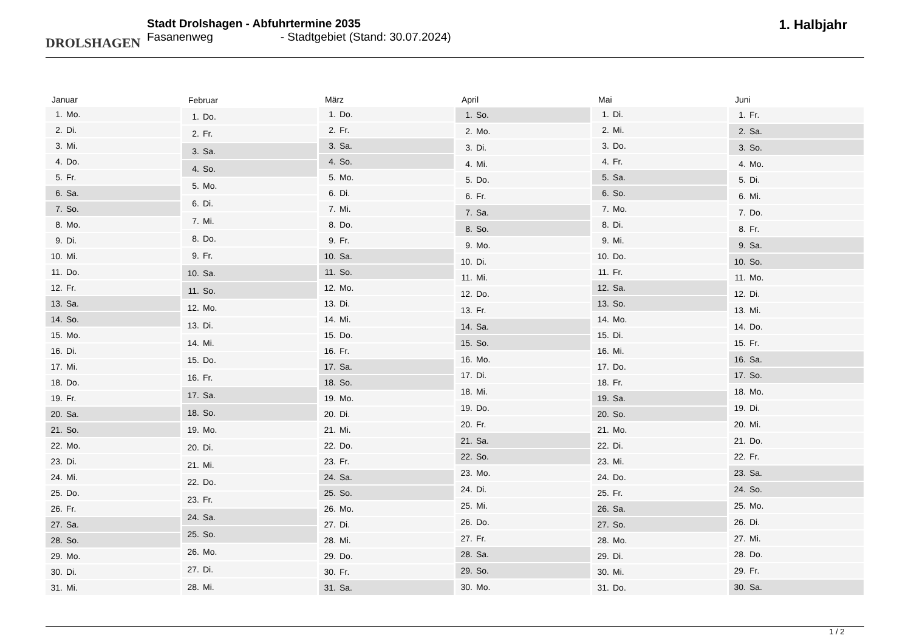DROLSHAGEN
Stadt Drolshagen - Abfuhrtermine 2035
Fasanenweg - Stadtgebiet (Stand: 30.07.2024)
1. Halbjahr
| Januar | |
| --- | --- |
| 1. | Mo. |
| 2. | Di. |
| 3. | Mi. |
| 4. | Do. |
| 5. | Fr. |
| 6. | Sa. |
| 7. | So. |
| 8. | Mo. |
| 9. | Di. |
| 10. | Mi. |
| 11. | Do. |
| 12. | Fr. |
| 13. | Sa. |
| 14. | So. |
| 15. | Mo. |
| 16. | Di. |
| 17. | Mi. |
| 18. | Do. |
| 19. | Fr. |
| 20. | Sa. |
| 21. | So. |
| 22. | Mo. |
| 23. | Di. |
| 24. | Mi. |
| 25. | Do. |
| 26. | Fr. |
| 27. | Sa. |
| 28. | So. |
| 29. | Mo. |
| 30. | Di. |
| 31. | Mi. |
| Februar | |
| --- | --- |
| 1. | Do. |
| 2. | Fr. |
| 3. | Sa. |
| 4. | So. |
| 5. | Mo. |
| 6. | Di. |
| 7. | Mi. |
| 8. | Do. |
| 9. | Fr. |
| 10. | Sa. |
| 11. | So. |
| 12. | Mo. |
| 13. | Di. |
| 14. | Mi. |
| 15. | Do. |
| 16. | Fr. |
| 17. | Sa. |
| 18. | So. |
| 19. | Mo. |
| 20. | Di. |
| 21. | Mi. |
| 22. | Do. |
| 23. | Fr. |
| 24. | Sa. |
| 25. | So. |
| 26. | Mo. |
| 27. | Di. |
| 28. | Mi. |
| März | |
| --- | --- |
| 1. | Do. |
| 2. | Fr. |
| 3. | Sa. |
| 4. | So. |
| 5. | Mo. |
| 6. | Di. |
| 7. | Mi. |
| 8. | Do. |
| 9. | Fr. |
| 10. | Sa. |
| 11. | So. |
| 12. | Mo. |
| 13. | Di. |
| 14. | Mi. |
| 15. | Do. |
| 16. | Fr. |
| 17. | Sa. |
| 18. | So. |
| 19. | Mo. |
| 20. | Di. |
| 21. | Mi. |
| 22. | Do. |
| 23. | Fr. |
| 24. | Sa. |
| 25. | So. |
| 26. | Mo. |
| 27. | Di. |
| 28. | Mi. |
| 29. | Do. |
| 30. | Fr. |
| 31. | Sa. |
| April | |
| --- | --- |
| 1. | So. |
| 2. | Mo. |
| 3. | Di. |
| 4. | Mi. |
| 5. | Do. |
| 6. | Fr. |
| 7. | Sa. |
| 8. | So. |
| 9. | Mo. |
| 10. | Di. |
| 11. | Mi. |
| 12. | Do. |
| 13. | Fr. |
| 14. | Sa. |
| 15. | So. |
| 16. | Mo. |
| 17. | Di. |
| 18. | Mi. |
| 19. | Do. |
| 20. | Fr. |
| 21. | Sa. |
| 22. | So. |
| 23. | Mo. |
| 24. | Di. |
| 25. | Mi. |
| 26. | Do. |
| 27. | Fr. |
| 28. | Sa. |
| 29. | So. |
| 30. | Mo. |
| Mai | |
| --- | --- |
| 1. | Di. |
| 2. | Mi. |
| 3. | Do. |
| 4. | Fr. |
| 5. | Sa. |
| 6. | So. |
| 7. | Mo. |
| 8. | Di. |
| 9. | Mi. |
| 10. | Do. |
| 11. | Fr. |
| 12. | Sa. |
| 13. | So. |
| 14. | Mo. |
| 15. | Di. |
| 16. | Mi. |
| 17. | Do. |
| 18. | Fr. |
| 19. | Sa. |
| 20. | So. |
| 21. | Mo. |
| 22. | Di. |
| 23. | Mi. |
| 24. | Do. |
| 25. | Fr. |
| 26. | Sa. |
| 27. | So. |
| 28. | Mo. |
| 29. | Di. |
| 30. | Mi. |
| 31. | Do. |
| Juni | |
| --- | --- |
| 1. | Fr. |
| 2. | Sa. |
| 3. | So. |
| 4. | Mo. |
| 5. | Di. |
| 6. | Mi. |
| 7. | Do. |
| 8. | Fr. |
| 9. | Sa. |
| 10. | So. |
| 11. | Mo. |
| 12. | Di. |
| 13. | Mi. |
| 14. | Do. |
| 15. | Fr. |
| 16. | Sa. |
| 17. | So. |
| 18. | Mo. |
| 19. | Di. |
| 20. | Mi. |
| 21. | Do. |
| 22. | Fr. |
| 23. | Sa. |
| 24. | So. |
| 25. | Mo. |
| 26. | Di. |
| 27. | Mi. |
| 28. | Do. |
| 29. | Fr. |
| 30. | Sa. |
1 / 2